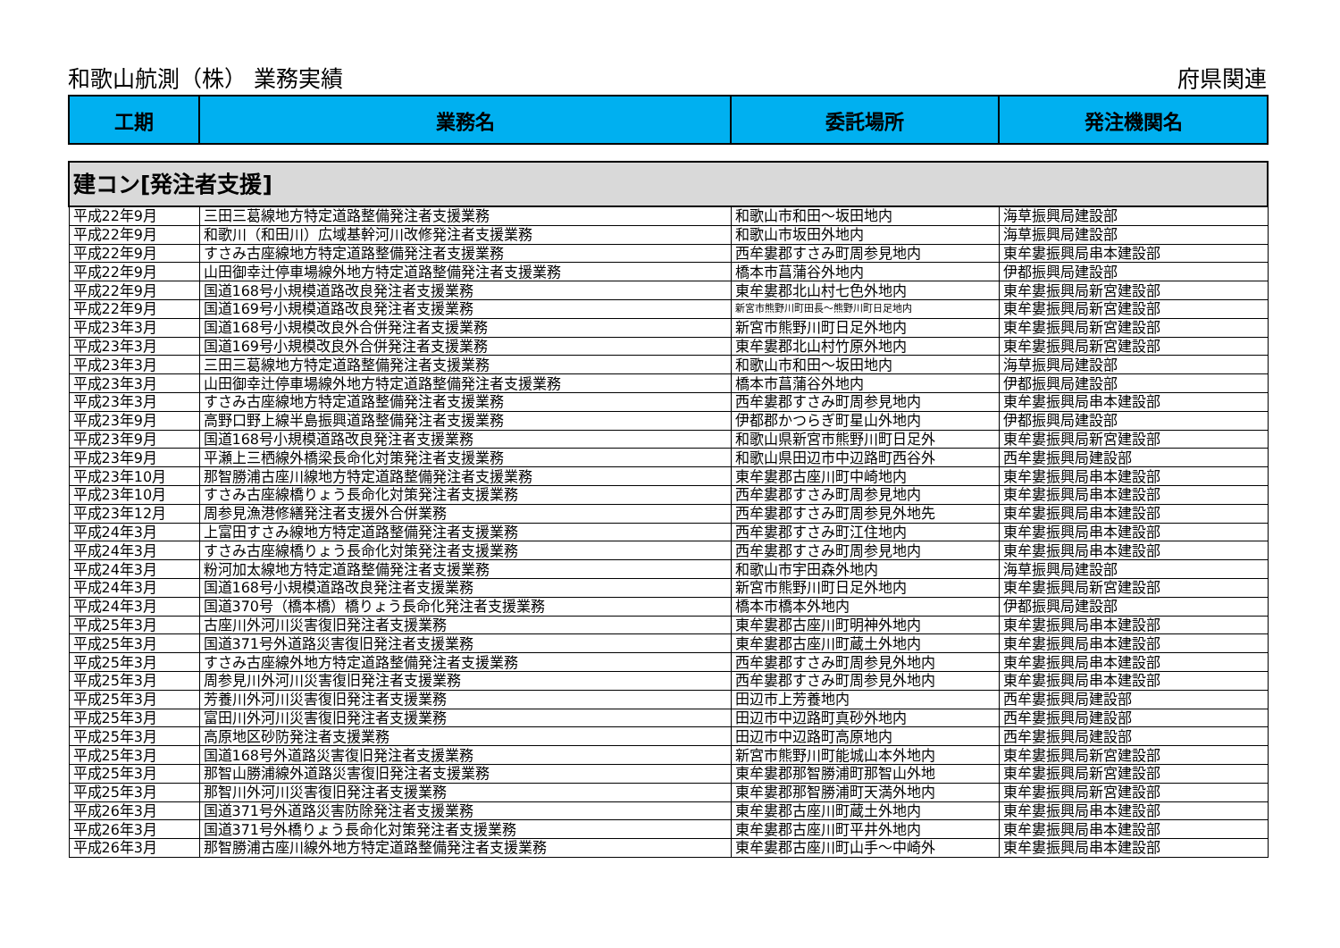和歌山航測（株） 業務実績 府県関連
| 工期 | 業務名 | 委託場所 | 発注機関名 |
| --- | --- | --- | --- |
| 建コン[発注者支援] | | | |
| 平成22年9月 | 三田三葛線地方特定道路整備発注者支援業務 | 和歌山市和田～坂田地内 | 海草振興局建設部 |
| 平成22年9月 | 和歌川（和田川）広域基幹河川改修発注者支援業務 | 和歌山市坂田外地内 | 海草振興局建設部 |
| 平成22年9月 | すさみ古座線地方特定道路整備発注者支援業務 | 西牟婁郡すさみ町周参見地内 | 東牟婁振興局串本建設部 |
| 平成22年9月 | 山田御幸辻停車場線外地方特定道路整備発注者支援業務 | 橋本市菖蒲谷外地内 | 伊都振興局建設部 |
| 平成22年9月 | 国道168号小規模道路改良発注者支援業務 | 東牟婁郡北山村七色外地内 | 東牟婁振興局新宮建設部 |
| 平成22年9月 | 国道169号小規模道路改良発注者支援業務 | 新宮市熊野川町田長～熊野川町日足地内 | 東牟婁振興局新宮建設部 |
| 平成23年3月 | 国道168号小規模改良外合併発注者支援業務 | 新宮市熊野川町日足外地内 | 東牟婁振興局新宮建設部 |
| 平成23年3月 | 国道169号小規模改良外合併発注者支援業務 | 東牟婁郡北山村竹原外地内 | 東牟婁振興局新宮建設部 |
| 平成23年3月 | 三田三葛線地方特定道路整備発注者支援業務 | 和歌山市和田～坂田地内 | 海草振興局建設部 |
| 平成23年3月 | 山田御幸辻停車場線外地方特定道路整備発注者支援業務 | 橋本市菖蒲谷外地内 | 伊都振興局建設部 |
| 平成23年3月 | すさみ古座線地方特定道路整備発注者支援業務 | 西牟婁郡すさみ町周参見地内 | 東牟婁振興局串本建設部 |
| 平成23年9月 | 高野口野上線半島振興道路整備発注者支援業務 | 伊都郡かつらぎ町星山外地内 | 伊都振興局建設部 |
| 平成23年9月 | 国道168号小規模道路改良発注者支援業務 | 和歌山県新宮市熊野川町日足外 | 東牟婁振興局新宮建設部 |
| 平成23年9月 | 平瀬上三栖線外橋梁長命化対策発注者支援業務 | 和歌山県田辺市中辺路町西谷外 | 西牟婁振興局建設部 |
| 平成23年10月 | 那智勝浦古座川線地方特定道路整備発注者支援業務 | 東牟婁郡古座川町中崎地内 | 東牟婁振興局串本建設部 |
| 平成23年10月 | すさみ古座線橋りょう長命化対策発注者支援業務 | 西牟婁郡すさみ町周参見地内 | 東牟婁振興局串本建設部 |
| 平成23年12月 | 周参見漁港修繕発注者支援外合併業務 | 西牟婁郡すさみ町周参見外地先 | 東牟婁振興局串本建設部 |
| 平成24年3月 | 上富田すさみ線地方特定道路整備発注者支援業務 | 西牟婁郡すさみ町江住地内 | 東牟婁振興局串本建設部 |
| 平成24年3月 | すさみ古座線橋りょう長命化対策発注者支援業務 | 西牟婁郡すさみ町周参見地内 | 東牟婁振興局串本建設部 |
| 平成24年3月 | 粉河加太線地方特定道路整備発注者支援業務 | 和歌山市宇田森外地内 | 海草振興局建設部 |
| 平成24年3月 | 国道168号小規模道路改良発注者支援業務 | 新宮市熊野川町日足外地内 | 東牟婁振興局新宮建設部 |
| 平成24年3月 | 国道370号（橋本橋）橋りょう長命化発注者支援業務 | 橋本市橋本外地内 | 伊都振興局建設部 |
| 平成25年3月 | 古座川外河川災害復旧発注者支援業務 | 東牟婁郡古座川町明神外地内 | 東牟婁振興局串本建設部 |
| 平成25年3月 | 国道371号外道路災害復旧発注者支援業務 | 東牟婁郡古座川町蔵土外地内 | 東牟婁振興局串本建設部 |
| 平成25年3月 | すさみ古座線外地方特定道路整備発注者支援業務 | 西牟婁郡すさみ町周参見外地内 | 東牟婁振興局串本建設部 |
| 平成25年3月 | 周参見川外河川災害復旧発注者支援業務 | 西牟婁郡すさみ町周参見外地内 | 東牟婁振興局串本建設部 |
| 平成25年3月 | 芳養川外河川災害復旧発注者支援業務 | 田辺市上芳養地内 | 西牟婁振興局建設部 |
| 平成25年3月 | 富田川外河川災害復旧発注者支援業務 | 田辺市中辺路町真砂外地内 | 西牟婁振興局建設部 |
| 平成25年3月 | 高原地区砂防発注者支援業務 | 田辺市中辺路町高原地内 | 西牟婁振興局建設部 |
| 平成25年3月 | 国道168号外道路災害復旧発注者支援業務 | 新宮市熊野川町能城山本外地内 | 東牟婁振興局新宮建設部 |
| 平成25年3月 | 那智山勝浦線外道路災害復旧発注者支援業務 | 東牟婁郡那智勝浦町那智山外地 | 東牟婁振興局新宮建設部 |
| 平成25年3月 | 那智川外河川災害復旧発注者支援業務 | 東牟婁郡那智勝浦町天満外地内 | 東牟婁振興局新宮建設部 |
| 平成26年3月 | 国道371号外道路災害防除発注者支援業務 | 東牟婁郡古座川町蔵土外地内 | 東牟婁振興局串本建設部 |
| 平成26年3月 | 国道371号外橋りょう長命化対策発注者支援業務 | 東牟婁郡古座川町平井外地内 | 東牟婁振興局串本建設部 |
| 平成26年3月 | 那智勝浦古座川線外地方特定道路整備発注者支援業務 | 東牟婁郡古座川町山手～中崎外 | 東牟婁振興局串本建設部 |